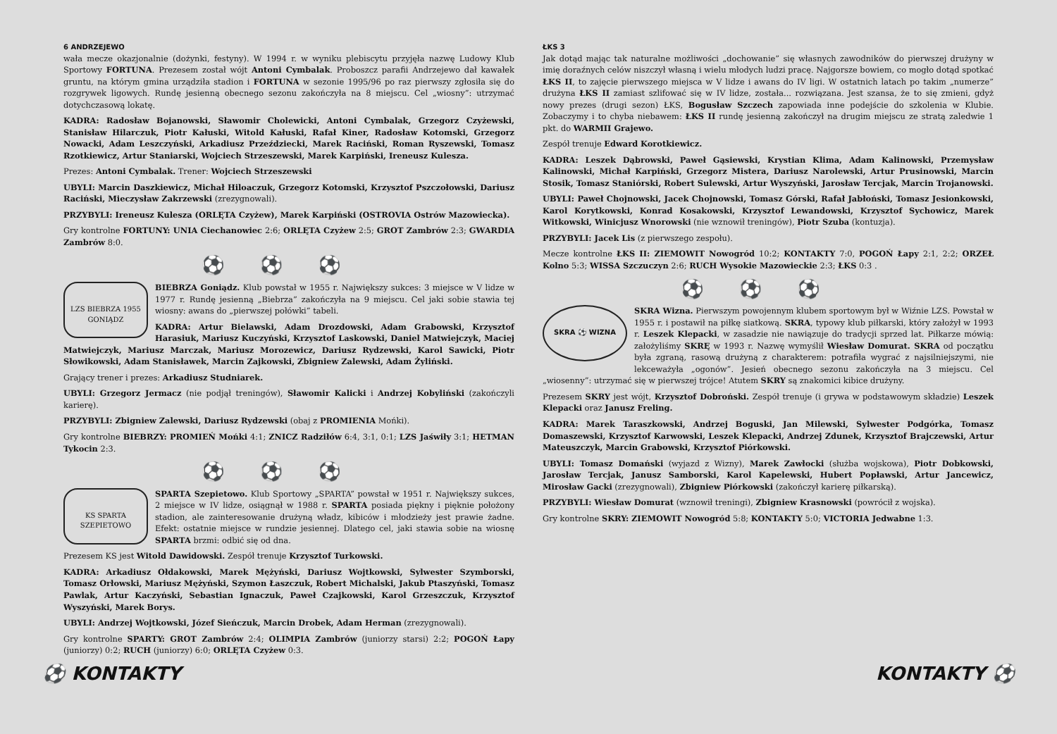6 ANDRZEJEWO
wała mecze okazjonalnie (dożynki, festyny). W 1994 r. w wyniku plebiscytu przyjęła nazwę Ludowy Klub Sportowy FORTUNA. Prezesem został wójt Antoni Cymbalak. Proboszcz parafii Andrzejewo dał kawałek gruntu, na którym gmina urządziła stadion i FORTUNA w sezonie 1995/96 po raz pierwszy zgłosiła się do rozgrywek ligowych. Rundę jesienną obecnego sezonu zakończyła na 8 miejscu. Cel „wiosny”: utrzymać dotychczasową lokatę.
KADRA: Radosław Bojanowski, Sławomir Cholewicki, Antoni Cymbalak, Grzegorz Czyżewski, Stanisław Hilarczuk, Piotr Kałuski, Witold Kałuski, Rafał Kiner, Radosław Kotomski, Grzegorz Nowacki, Adam Leszczyński, Arkadiusz Przeździecki, Marek Raciński, Roman Ryszewski, Tomasz Rzotkiewicz, Artur Staniarski, Wojciech Strzeszewski, Marek Karpiński, Ireneusz Kulesza.
Prezes: Antoni Cymbalak. Trener: Wojciech Strzeszewski
UBYLI: Marcin Daszkiewicz, Michał Hiloaczuk, Grzegorz Kotomski, Krzysztof Pszczołowski, Dariusz Raciński, Mieczysław Zakrzewski (zrezygnowali).
PRZYBYLI: Ireneusz Kulesza (ORLĘTA Czyżew), Marek Karpiński (OSTROVIA Ostrów Mazowiecka).
Gry kontrolne FORTUNY: UNIA Ciechanowiec 2:6; ORLĘTA Czyżew 2:5; GROT Zambrów 2:3; GWARDIA Zambrów 8:0.
⚽⚽⚽
LZS BIEBRZA 1955 GONIĄDZ
BIEBRZA Goniądz. Klub powstał w 1955 r. Największy sukces: 3 miejsce w V lidze w 1977 r. Rundę jesienną „Biebrza” zakończyła na 9 miejscu. Cel jaki sobie stawia tej wiosny: awans do „pierwszej połówki” tabeli.
KADRA: Artur Bielawski, Adam Drozdowski, Adam Grabowski, Krzysztof Harasiuk, Mariusz Kuczyński, Krzysztof Laskowski, Daniel Matwiejczyk, Maciej Matwiejczyk, Mariusz Marczak, Mariusz Morozewicz, Dariusz Rydzewski, Karol Sawicki, Piotr Słowikowski, Adam Stanisławek, Marcin Zajkowski, Zbigniew Zalewski, Adam Żyliński.
Grający trener i prezes: Arkadiusz Studniarek.
UBYLI: Grzegorz Jermacz (nie podjął treningów), Sławomir Kalicki i Andrzej Kobyliński (zakończyli karierę).
PRZYBYLI: Zbigniew Zalewski, Dariusz Rydzewski (obaj z PROMIENIA Mońki).
Gry kontrolne BIEBRZY: PROMIEŃ Mońki 4:1; ZNICZ Radziłów 6:4, 3:1, 0:1; LZS Jaświły 3:1; HETMAN Tykocin 2:3.
⚽⚽⚽
KS SPARTA SZEPIETOWO
SPARTA Szepietowo. Klub Sportowy „SPARTA” powstał w 1951 r. Największy sukces, 2 miejsce w IV lidze, osiągnął w 1988 r. SPARTA posiada piękny i pięknie położony stadion, ale zainteresowanie drużyną władz, kibiców i młodzieży jest prawie żadne. Efekt: ostatnie miejsce w rundzie jesiennej. Dlatego cel, jaki stawia sobie na wiosnę SPARTA brzmi: odbić się od dna.
Prezesem KS jest Witold Dawidowski. Zespół trenuje Krzysztof Turkowski.
KADRA: Arkadiusz Ołdakowski, Marek Mężyński, Dariusz Wojtkowski, Sylwester Szymborski, Tomasz Orłowski, Mariusz Mężyński, Szymon Łaszczuk, Robert Michalski, Jakub Ptaszyński, Tomasz Pawlak, Artur Kaczyński, Sebastian Ignaczuk, Paweł Czajkowski, Karol Grzeszczuk, Krzysztof Wyszyński, Marek Borys.
UBYLI: Andrzej Wojtkowski, Józef Sieńczuk, Marcin Drobek, Adam Herman (zrezygnowali).
Gry kontrolne SPARTY: GROT Zambrów 2:4; OLIMPIA Zambrów (juniorzy starsi) 2:2; POGOŃ Łapy (juniorzy) 0:2; RUCH (juniorzy) 6:0; ORLĘTA Czyżew 0:3.
ŁKS 3
Jak dotąd mając tak naturalne możliwości „dochowanie” się własnych zawodników do pierwszej drużyny w imię doraźnych celów niszczył własną i wielu młodych ludzi pracę. Najgorsze bowiem, co mogło dotąd spotkać ŁKS II, to zajęcie pierwszego miejsca w V lidze i awans do IV ligi. W ostatnich latach po takim „numerze” drużyna ŁKS II zamiast szlifować się w IV lidze, została... rozwiązana. Jest szansa, że to się zmieni, gdyż nowy prezes (drugi sezon) ŁKS, Bogusław Szczech zapowiada inne podejście do szkolenia w Klubie. Zobaczymy i to chyba niebawem: ŁKS II rundę jesienną zakończył na drugim miejscu ze stratą zaledwie 1 pkt. do WARMII Grajewo.
Zespół trenuje Edward Korotkiewicz.
KADRA: Leszek Dąbrowski, Paweł Gąsiewski, Krystian Klima, Adam Kalinowski, Przemysław Kalinowski, Michał Karpiński, Grzegorz Mistera, Dariusz Narolewski, Artur Prusinowski, Marcin Stosik, Tomasz Staniórski, Robert Sulewski, Artur Wyszyński, Jarosław Tercjak, Marcin Trojanowski.
UBYLI: Paweł Chojnowski, Jacek Chojnowski, Tomasz Górski, Rafał Jabłoński, Tomasz Jesionkowski, Karol Korytkowski, Konrad Kosakowski, Krzysztof Lewandowski, Krzysztof Sychowicz, Marek Witkowski, Winicjusz Wnorowski (nie wznowił treningów), Piotr Szuba (kontuzja).
PRZYBYLI: Jacek Lis (z pierwszego zespołu).
Mecze kontrolne ŁKS II: ZIEMOWIT Nowogród 10:2; KONTAKTY 7:0, POGOŃ Łapy 2:1, 2:2; ORZEŁ Kolno 5:3; WISSA Szczuczyn 2:6; RUCH Wysokie Mazowieckie 2:3; ŁKS 0:3 .
⚽⚽⚽
SKRA ⚽ WIZNA
SKRA Wizna. Pierwszym powojennym klubem sportowym był w Wiźnie LZS. Powstał w 1955 r. i postawił na piłkę siatkową. SKRA, typowy klub piłkarski, który założył w 1993 r. Leszek Klepacki, w zasadzie nie nawiązuje do tradycji sprzed lat. Piłkarze mówią: założyliśmy SKRĘ w 1993 r. Nazwę wymyślił Wiesław Domurat. SKRA od początku była zgraną, rasową drużyną z charakterem: potrafiła wygrać z najsilniejszymi, nie lekceważyła „ogonów”. Jesień obecnego sezonu zakończyła na 3 miejscu. Cel „wiosenny”: utrzymać się w pierwszej trójce! Atutem SKRY są znakomici kibice drużyny.
Prezesem SKRY jest wójt, Krzysztof Dobroński. Zespół trenuje (i grywa w podstawowym składzie) Leszek Klepacki oraz Janusz Freling.
KADRA: Marek Taraszkowski, Andrzej Boguski, Jan Milewski, Sylwester Podgórka, Tomasz Domaszewski, Krzysztof Karwowski, Leszek Klepacki, Andrzej Zdunek, Krzysztof Brajczewski, Artur Mateuszczyk, Marcin Grabowski, Krzysztof Piórkowski.
UBYLI: Tomasz Domański (wyjazd z Wizny), Marek Zawłocki (służba wojskowa), Piotr Dobkowski, Jarosław Tercjak, Janusz Samborski, Karol Kapelewski, Hubert Popławski, Artur Jancewicz, Mirosław Gacki (zrezygnowali), Zbigniew Piórkowski (zakończył karierę piłkarską).
PRZYBYLI: Wiesław Domurat (wznowił treningi), Zbigniew Krasnowski (powrócił z wojska).
Gry kontrolne SKRY: ZIEMOWIT Nowogród 5:8; KONTAKTY 5:0; VICTORIA Jedwabne 1:3.
⚽ KONTAKTY KONTAKTY ⚽